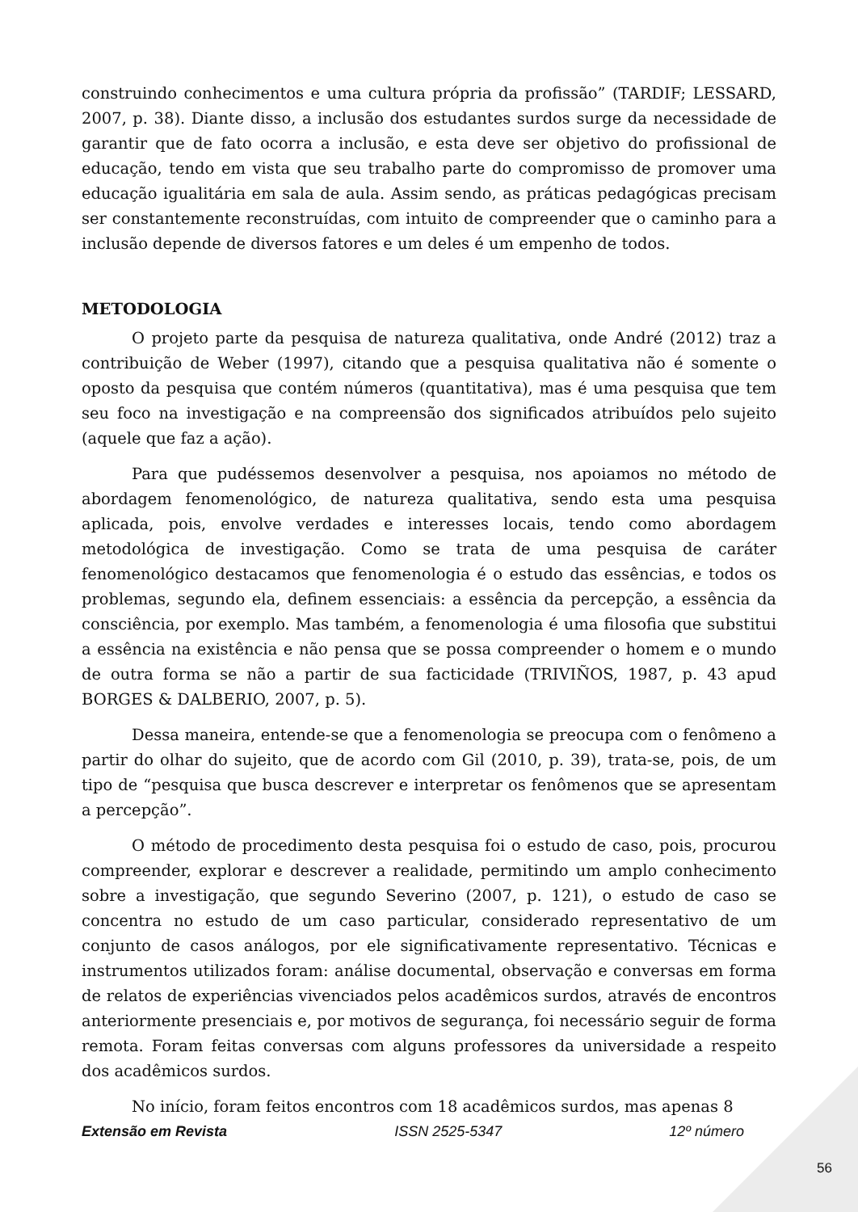construindo conhecimentos e uma cultura própria da profissão” (TARDIF; LESSARD, 2007, p. 38). Diante disso, a inclusão dos estudantes surdos surge da necessidade de garantir que de fato ocorra a inclusão, e esta deve ser objetivo do profissional de educação, tendo em vista que seu trabalho parte do compromisso de promover uma educação igualitária em sala de aula. Assim sendo, as práticas pedagógicas precisam ser constantemente reconstruídas, com intuito de compreender que o caminho para a inclusão depende de diversos fatores e um deles é um empenho de todos.
METODOLOGIA
O projeto parte da pesquisa de natureza qualitativa, onde André (2012) traz a contribuição de Weber (1997), citando que a pesquisa qualitativa não é somente o oposto da pesquisa que contém números (quantitativa), mas é uma pesquisa que tem seu foco na investigação e na compreensão dos significados atribuídos pelo sujeito (aquele que faz a ação).
Para que pudéssemos desenvolver a pesquisa, nos apoiamos no método de abordagem fenomenológico, de natureza qualitativa, sendo esta uma pesquisa aplicada, pois, envolve verdades e interesses locais, tendo como abordagem metodológica de investigação. Como se trata de uma pesquisa de caráter fenomenológico destacamos que fenomenologia é o estudo das essências, e todos os problemas, segundo ela, definem essenciais: a essência da percepção, a essência da consciência, por exemplo. Mas também, a fenomenologia é uma filosofia que substitui a essência na existência e não pensa que se possa compreender o homem e o mundo de outra forma se não a partir de sua facticidade (TRIVIÑOS, 1987, p. 43 apud BORGES & DALBERIO, 2007, p. 5).
Dessa maneira, entende-se que a fenomenologia se preocupa com o fenômeno a partir do olhar do sujeito, que de acordo com Gil (2010, p. 39), trata-se, pois, de um tipo de “pesquisa que busca descrever e interpretar os fenômenos que se apresentam a percepção”.
O método de procedimento desta pesquisa foi o estudo de caso, pois, procurou compreender, explorar e descrever a realidade, permitindo um amplo conhecimento sobre a investigação, que segundo Severino (2007, p. 121), o estudo de caso se concentra no estudo de um caso particular, considerado representativo de um conjunto de casos análogos, por ele significativamente representativo. Técnicas e instrumentos utilizados foram: análise documental, observação e conversas em forma de relatos de experiências vivenciados pelos acadêmicos surdos, através de encontros anteriormente presenciais e, por motivos de segurança, foi necessário seguir de forma remota. Foram feitas conversas com alguns professores da universidade a respeito dos acadêmicos surdos.
No início, foram feitos encontros com 18 acadêmicos surdos, mas apenas 8
Extensão em Revista ISSN 2525-5347 12º número
56